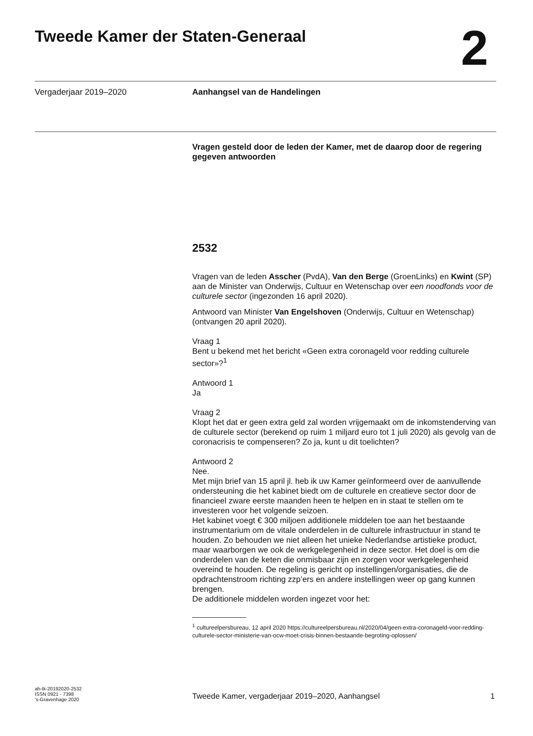Tweede Kamer der Staten-Generaal
2
Vergaderjaar 2019–2020 Aanhangsel van de Handelingen
Vragen gesteld door de leden der Kamer, met de daarop door de regering gegeven antwoorden
2532
Vragen van de leden Asscher (PvdA), Van den Berge (GroenLinks) en Kwint (SP) aan de Minister van Onderwijs, Cultuur en Wetenschap over een noodfonds voor de culturele sector (ingezonden 16 april 2020).
Antwoord van Minister Van Engelshoven (Onderwijs, Cultuur en Wetenschap) (ontvangen 20 april 2020).
Vraag 1
Bent u bekend met het bericht «Geen extra coronageld voor redding culturele sector»?<sup>1</sup>
Antwoord 1
Ja
Vraag 2
Klopt het dat er geen extra geld zal worden vrijgemaakt om de inkomstenderving van de culturele sector (berekend op ruim 1 miljard euro tot 1 juli 2020) als gevolg van de coronacrisis te compenseren? Zo ja, kunt u dit toelichten?
Antwoord 2
Nee.
Met mijn brief van 15 april jl. heb ik uw Kamer geïnformeerd over de aanvullende ondersteuning die het kabinet biedt om de culturele en creatieve sector door de financieel zware eerste maanden heen te helpen en in staat te stellen om te investeren voor het volgende seizoen.
Het kabinet voegt € 300 miljoen additionele middelen toe aan het bestaande instrumentarium om de vitale onderdelen in de culturele infrastructuur in stand te houden. Zo behouden we niet alleen het unieke Nederlandse artistieke product, maar waarborgen we ook de werkgelegenheid in deze sector. Het doel is om die onderdelen van de keten die onmisbaar zijn en zorgen voor werkgelegenheid overeind te houden. De regeling is gericht op instellingen/organisaties, die de opdrachtenstroom richting zzp’ers en andere instellingen weer op gang kunnen brengen.
De additionele middelen worden ingezet voor het:
<sup>1</sup> cultureelpersbureau, 12 april 2020 https://cultureelpersbureau.nl/2020/04/geen-extra-coronageld-voor-redding-culturele-sector-ministerie-van-ocw-moet-crisis-binnen-bestaande-begroting-oplossen/
ah-tk-20192020-2532
ISSN 0921 - 7398
’s-Gravenhage 2020
Tweede Kamer, vergaderjaar 2019–2020, Aanhangsel
1